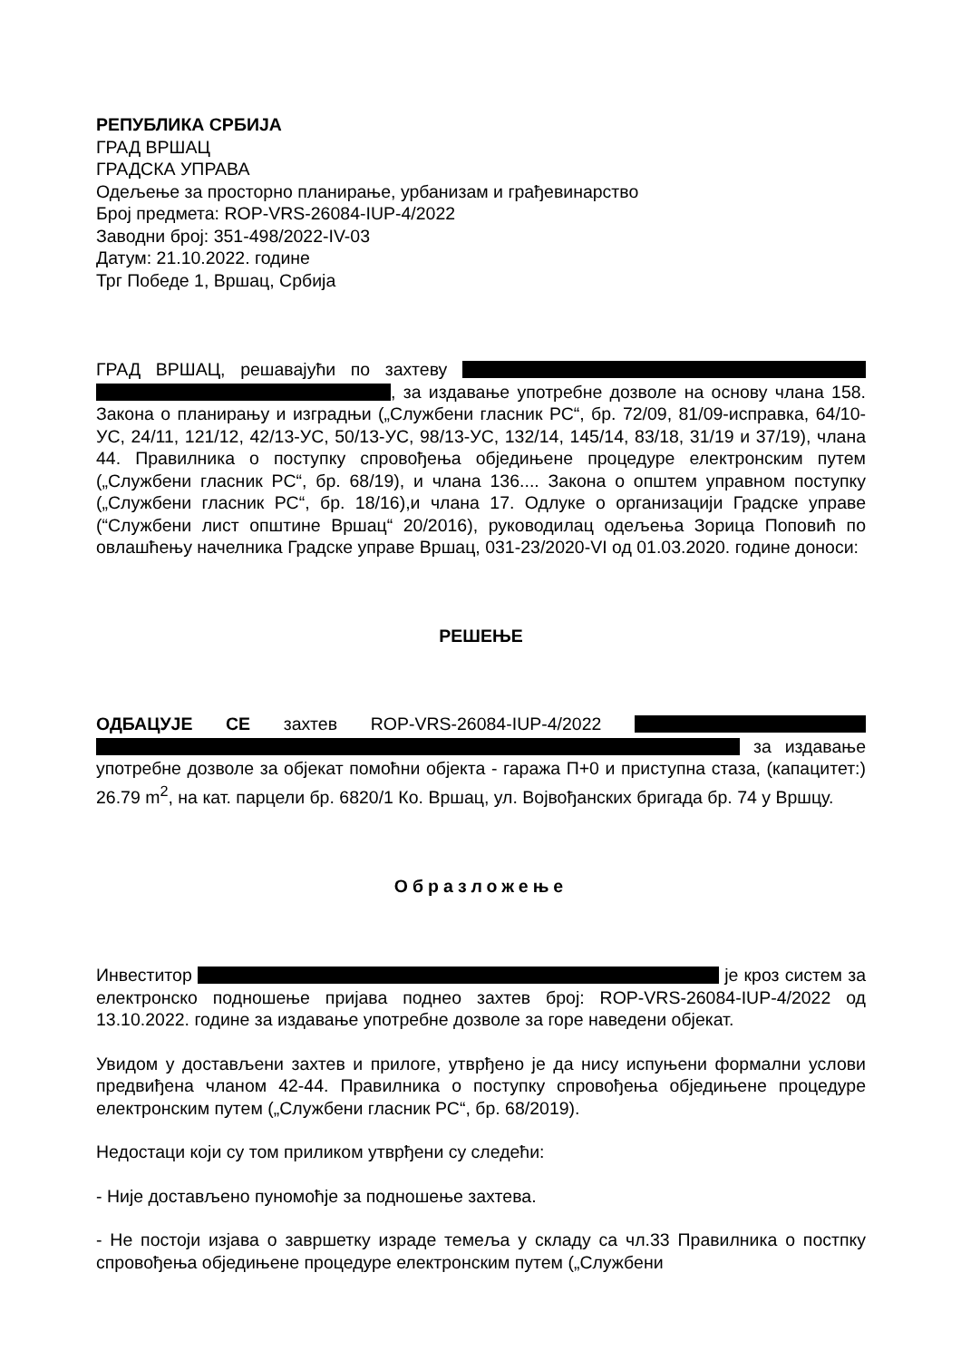РЕПУБЛИКА СРБИЈА
ГРАД ВРШАЦ
ГРАДСКА УПРАВА
Одељење за просторно планирање, урбанизам и грађевинарство
Број предмета: ROP-VRS-26084-IUP-4/2022
Заводни број: 351-498/2022-IV-03
Датум: 21.10.2022. године
Трг Победе 1, Вршац, Србија
ГРАД ВРШАЦ, решавајући по захтеву , за издавање употребне дозволе на основу члана 158. Закона о планирању и изградњи („Службени гласник РС“, бр. 72/09, 81/09-исправка, 64/10-УС, 24/11, 121/12, 42/13-УС, 50/13-УС, 98/13-УС, 132/14, 145/14, 83/18, 31/19 и 37/19), члана 44. Правилника о поступку спровођења обједињене процедуре електронским путем („Службени гласник РС“, бр. 68/19), и члана 136.... Закона о општем управном поступку („Службени гласник РС“, бр. 18/16),и члана 17. Одлуке о организацији Градске управе (“Службени лист општине Вршац“ 20/2016), руководилац одељења Зорица Поповић по овлашћењу начелника Градске управе Вршац, 031-23/2020-VI од 01.03.2020. године доноси:
РЕШЕЊЕ
ОДБАЦУЈЕ СЕ захтев ROP-VRS-26084-IUP-4/2022 за издавање употребне дозволе за објекат помоћни објекта - гаража П+0 и приступна стаза, (капацитет:) 26.79 m<sup>2</sup>, на кат. парцели бр. 6820/1 Ко. Вршац, ул. Војвођанских бригада бр. 74 у Вршцу.
Образложење
Инвеститор је кроз систем за електронско подношење пријава поднео захтев број: ROP-VRS-26084-IUP-4/2022 од 13.10.2022. године за издавање употребне дозволе за горе наведени објекат.
Увидом у достављени захтев и прилоге, утврђено је да нису испуњени формални услови предвиђена чланом 42-44. Правилника о поступку спровођења обједињене процедуре електронским путем („Службени гласник РС“, бр. 68/2019).
Недостаци који су том приликом утврђени су следећи:
- Није достављено пуномоћје за подношење захтева.
- Не постоји изјава о завршетку израде темеља у складу са чл.33 Правилника о постпку спровођења обједињене процедуре електронским путем („Службени